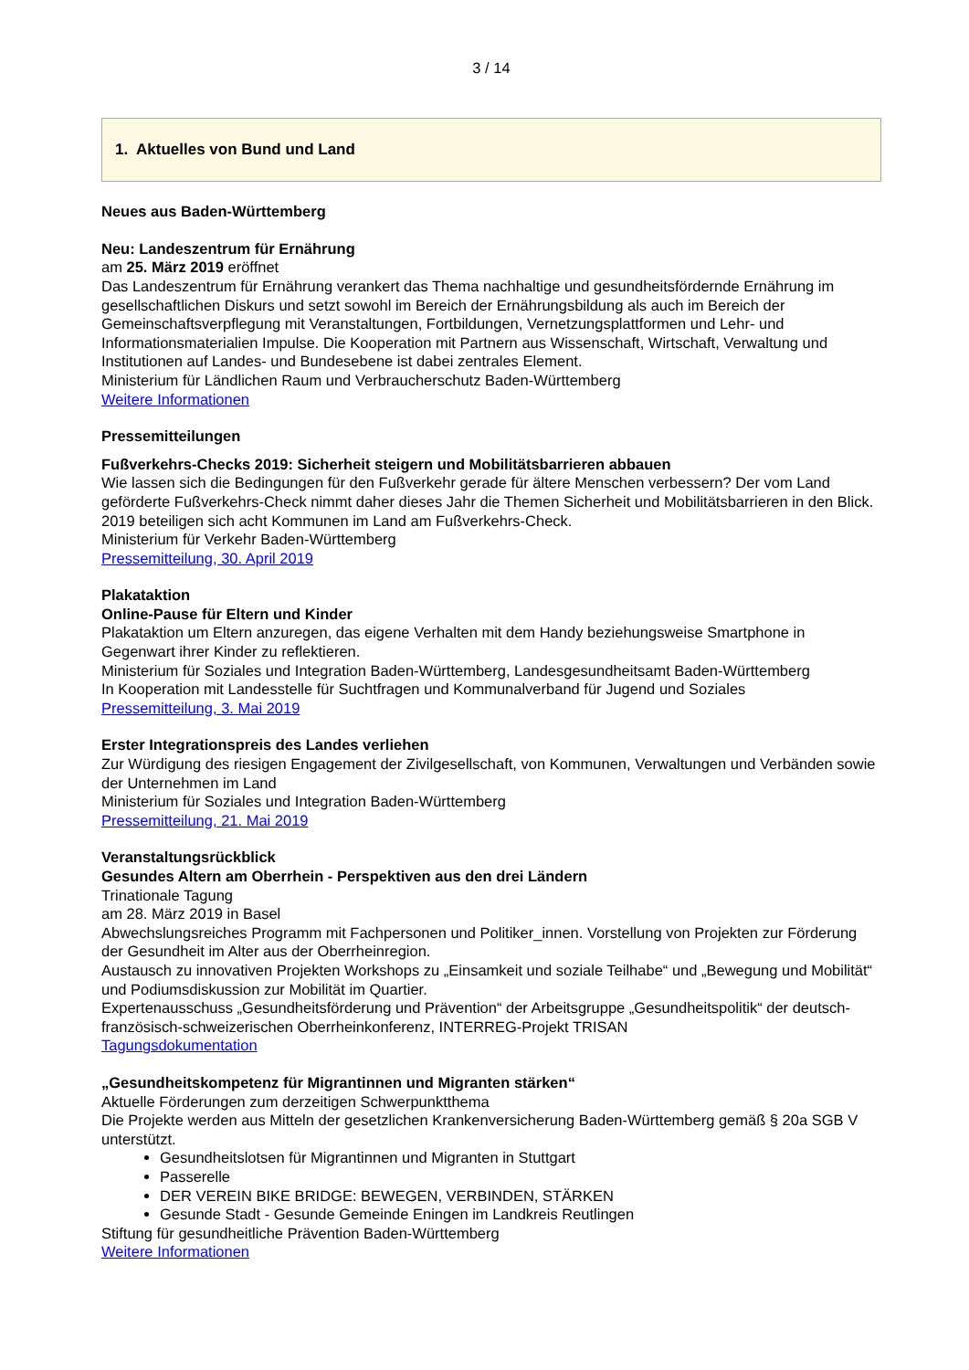3 / 14
1. Aktuelles von Bund und Land
Neues aus Baden-Württemberg
Neu: Landeszentrum für Ernährung
am 25. März 2019 eröffnet
Das Landeszentrum für Ernährung verankert das Thema nachhaltige und gesundheitsfördernde Ernährung im gesellschaftlichen Diskurs und setzt sowohl im Bereich der Ernährungsbildung als auch im Bereich der Gemeinschaftsverpflegung mit Veranstaltungen, Fortbildungen, Vernetzungsplattformen und Lehr- und Informationsmaterialien Impulse. Die Kooperation mit Partnern aus Wissenschaft, Wirtschaft, Verwaltung und Institutionen auf Landes- und Bundesebene ist dabei zentrales Element.
Ministerium für Ländlichen Raum und Verbraucherschutz Baden-Württemberg
Weitere Informationen
Pressemitteilungen
Fußverkehrs-Checks 2019: Sicherheit steigern und Mobilitätsbarrieren abbauen
Wie lassen sich die Bedingungen für den Fußverkehr gerade für ältere Menschen verbessern? Der vom Land geförderte Fußverkehrs-Check nimmt daher dieses Jahr die Themen Sicherheit und Mobilitätsbarrieren in den Blick. 2019 beteiligen sich acht Kommunen im Land am Fußverkehrs-Check.
Ministerium für Verkehr Baden-Württemberg
Pressemitteilung, 30. April 2019
Plakataktion
Online-Pause für Eltern und Kinder
Plakataktion um Eltern anzuregen, das eigene Verhalten mit dem Handy beziehungsweise Smartphone in Gegenwart ihrer Kinder zu reflektieren.
Ministerium für Soziales und Integration Baden-Württemberg, Landesgesundheitsamt Baden-Württemberg
In Kooperation mit Landesstelle für Suchtfragen und Kommunalverband für Jugend und Soziales
Pressemitteilung, 3. Mai 2019
Erster Integrationspreis des Landes verliehen
Zur Würdigung des riesigen Engagement der Zivilgesellschaft, von Kommunen, Verwaltungen und Verbänden sowie der Unternehmen im Land
Ministerium für Soziales und Integration Baden-Württemberg
Pressemitteilung, 21. Mai 2019
Veranstaltungsrückblick
Gesundes Altern am Oberrhein - Perspektiven aus den drei Ländern
Trinationale Tagung
am 28. März 2019 in Basel
Abwechslungsreiches Programm mit Fachpersonen und Politiker_innen. Vorstellung von Projekten zur Förderung der Gesundheit im Alter aus der Oberrheinregion.
Austausch zu innovativen Projekten Workshops zu „Einsamkeit und soziale Teilhabe“ und „Bewegung und Mobilität“ und Podiumsdiskussion zur Mobilität im Quartier.
Expertenausschuss „Gesundheitsförderung und Prävention“ der Arbeitsgruppe „Gesundheitspolitik“ der deutsch-französisch-schweizerischen Oberrheinkonferenz, INTERREG-Projekt TRISAN
Tagungsdokumentation
„Gesundheitskompetenz für Migrantinnen und Migranten stärken“
Aktuelle Förderungen zum derzeitigen Schwerpunktthema
Die Projekte werden aus Mitteln der gesetzlichen Krankenversicherung Baden-Württemberg gemäß § 20a SGB V unterstützt.
Gesundheitslotsen für Migrantinnen und Migranten in Stuttgart
Passerelle
DER VEREIN BIKE BRIDGE: BEWEGEN, VERBINDEN, STÄRKEN
Gesunde Stadt - Gesunde Gemeinde Eningen im Landkreis Reutlingen
Stiftung für gesundheitliche Prävention Baden-Württemberg
Weitere Informationen